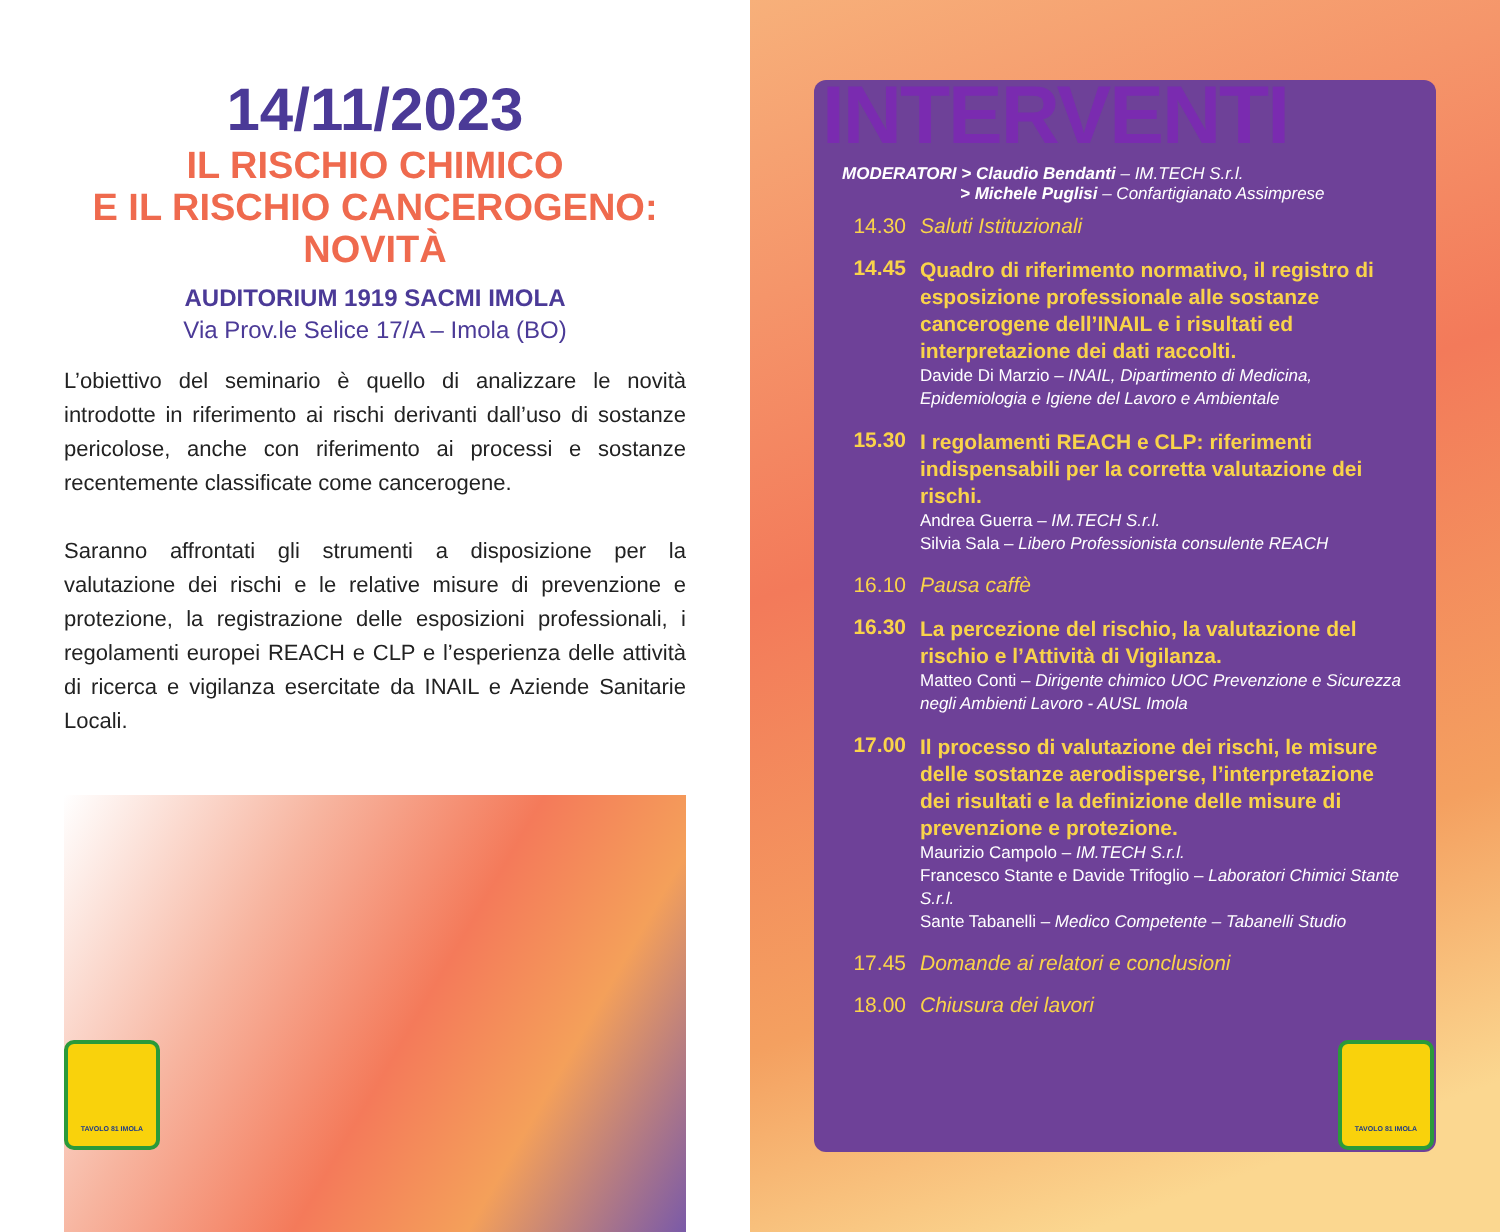14/11/2023
IL RISCHIO CHIMICO
E IL RISCHIO CANCEROGENO:
NOVITÀ
AUDITORIUM 1919 SACMI IMOLA
Via Prov.le Selice 17/A – Imola (BO)
L’obiettivo del seminario è quello di analizzare le novità introdotte in riferimento ai rischi derivanti dall’uso di sostanze pericolose, anche con riferimento ai processi e sostanze recentemente classificate come cancerogene.
Saranno affrontati gli strumenti a disposizione per la valutazione dei rischi e le relative misure di prevenzione e protezione, la registrazione delle esposizioni professionali, i regolamenti europei REACH e CLP e l’esperienza delle attività di ricerca e vigilanza esercitate da INAIL e Aziende Sanitarie Locali.
TAVOLO 81 IMOLA
INTERVENTI
MODERATORI > Claudio Bendanti – IM.TECH S.r.l.
> Michele Puglisi – Confartigianato Assimprese
14.30 Saluti Istituzionali
14.45
Quadro di riferimento normativo, il registro di esposizione professionale alle sostanze cancerogene dell’INAIL e i risultati ed interpretazione dei dati raccolti.
Davide Di Marzio – INAIL, Dipartimento di Medicina, Epidemiologia e Igiene del Lavoro e Ambientale
15.30
I regolamenti REACH e CLP: riferimenti indispensabili per la corretta valutazione dei rischi.
Andrea Guerra – IM.TECH S.r.l.
Silvia Sala – Libero Professionista consulente REACH
16.10 Pausa caffè
16.30
La percezione del rischio, la valutazione del rischio e l’Attività di Vigilanza.
Matteo Conti – Dirigente chimico UOC Prevenzione e Sicurezza negli Ambienti Lavoro - AUSL Imola
17.00
Il processo di valutazione dei rischi, le misure delle sostanze aerodisperse, l’interpretazione dei risultati e la definizione delle misure di prevenzione e protezione.
Maurizio Campolo – IM.TECH S.r.l.
Francesco Stante e Davide Trifoglio – Laboratori Chimici Stante S.r.l.
Sante Tabanelli – Medico Competente – Tabanelli Studio
17.45 Domande ai relatori e conclusioni
18.00 Chiusura dei lavori
TAVOLO 81 IMOLA